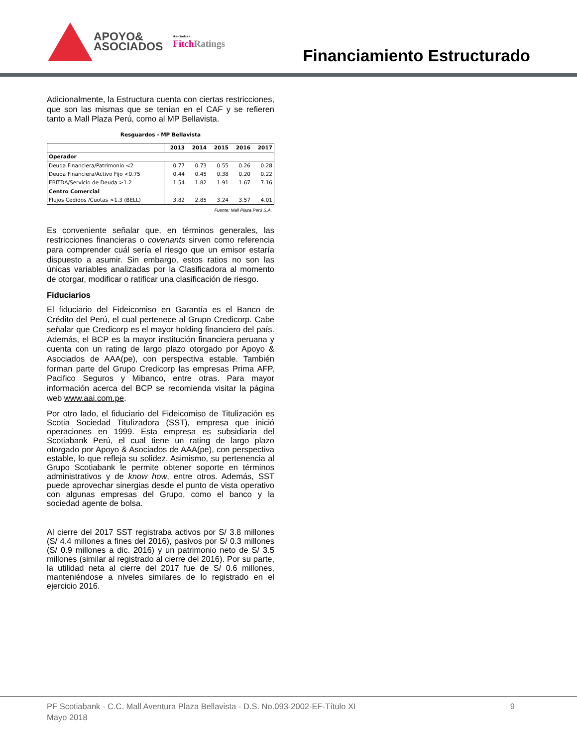APOYO&
ASOCIADOS
Asociados a:
Fitch Ratings
Financiamiento Estructurado
Adicionalmente, la Estructura cuenta con ciertas restricciones, que son las mismas que se tenían en el CAF y se refieren tanto a Mall Plaza Perú, como al MP Bellavista.
Resguardos - MP Bellavista
| | 2013 | 2014 | 2015 | 2016 | 2017 |
| --- | --- | --- | --- | --- | --- |
| Operador | | | | | |
| Deuda Financiera/Patrimonio <2 | 0.77 | 0.73 | 0.55 | 0.26 | 0.28 |
| Deuda Financiera/Activo Fijo <0.75 | 0.44 | 0.45 | 0.38 | 0.20 | 0.22 |
| EBITDA/Servicio de Deuda >1.2 | 1.54 | 1.82 | 1.91 | 1.67 | 7.16 |
| Centro Comercial | | | | | |
| Flujos Cedidos /Cuotas >1.3 (BELL) | 3.82 | 2.85 | 3.24 | 3.57 | 4.01 |
Fuente: Mall Plaza Perú S.A.
Es conveniente señalar que, en términos generales, las restricciones financieras o covenants sirven como referencia para comprender cuál sería el riesgo que un emisor estaría dispuesto a asumir. Sin embargo, estos ratios no son las únicas variables analizadas por la Clasificadora al momento de otorgar, modificar o ratificar una clasificación de riesgo.
Fiduciarios
El fiduciario del Fideicomiso en Garantía es el Banco de Crédito del Perú, el cual pertenece al Grupo Credicorp. Cabe señalar que Credicorp es el mayor holding financiero del país. Además, el BCP es la mayor institución financiera peruana y cuenta con un rating de largo plazo otorgado por Apoyo & Asociados de AAA(pe), con perspectiva estable. También forman parte del Grupo Credicorp las empresas Prima AFP, Pacifico Seguros y Mibanco, entre otras. Para mayor información acerca del BCP se recomienda visitar la página web www.aai.com.pe.
Por otro lado, el fiduciario del Fideicomiso de Titulización es Scotia Sociedad Titulizadora (SST), empresa que inició operaciones en 1999. Esta empresa es subsidiaria del Scotiabank Perú, el cual tiene un rating de largo plazo otorgado por Apoyo & Asociados de AAA(pe), con perspectiva estable, lo que refleja su solidez. Asimismo, su pertenencia al Grupo Scotiabank le permite obtener soporte en términos administrativos y de know how, entre otros. Además, SST puede aprovechar sinergias desde el punto de vista operativo con algunas empresas del Grupo, como el banco y la sociedad agente de bolsa.
Al cierre del 2017 SST registraba activos por S/ 3.8 millones (S/ 4.4 millones a fines del 2016), pasivos por S/ 0.3 millones (S/ 0.9 millones a dic. 2016) y un patrimonio neto de S/ 3.5 millones (similar al registrado al cierre del 2016). Por su parte, la utilidad neta al cierre del 2017 fue de S/ 0.6 millones, manteniéndose a niveles similares de lo registrado en el ejercicio 2016.
PF Scotiabank - C.C. Mall Aventura Plaza Bellavista - D.S. No.093-2002-EF-Título XI 9
Mayo 2018